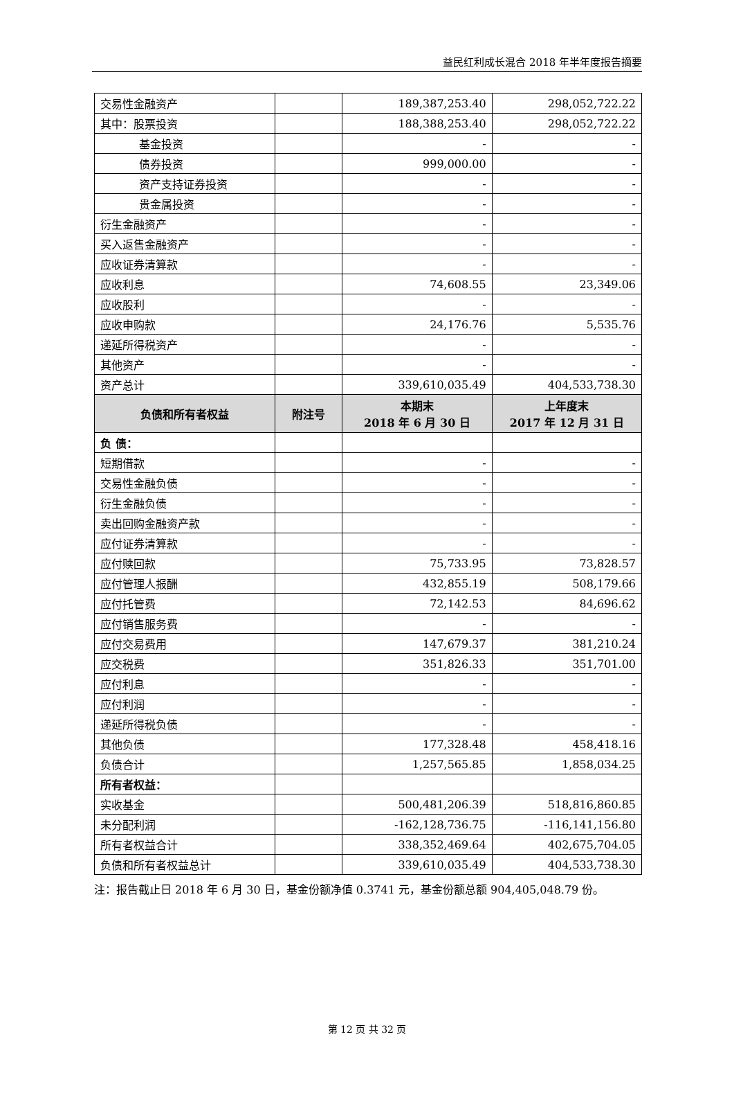益民红利成长混合 2018 年半年度报告摘要
| 交易性金融资产 | | 189,387,253.40 | 298,052,722.22 |
| 其中：股票投资 | | 188,388,253.40 | 298,052,722.22 |
| 基金投资 | | - | - |
| 债券投资 | | 999,000.00 | - |
| 资产支持证券投资 | | - | - |
| 贵金属投资 | | - | - |
| 衍生金融资产 | | - | - |
| 买入返售金融资产 | | - | - |
| 应收证券清算款 | | - | - |
| 应收利息 | | 74,608.55 | 23,349.06 |
| 应收股利 | | - | - |
| 应收申购款 | | 24,176.76 | 5,535.76 |
| 递延所得税资产 | | - | - |
| 其他资产 | | - | - |
| 资产总计 | | 339,610,035.49 | 404,533,738.30 |
| 负债和所有者权益 | 附注号 | 本期末 2018 年 6 月 30 日 | 上年度末 2017 年 12 月 31 日 |
| 负 债： | | | |
| 短期借款 | | - | - |
| 交易性金融负债 | | - | - |
| 衍生金融负债 | | - | - |
| 卖出回购金融资产款 | | - | - |
| 应付证券清算款 | | - | - |
| 应付赎回款 | | 75,733.95 | 73,828.57 |
| 应付管理人报酬 | | 432,855.19 | 508,179.66 |
| 应付托管费 | | 72,142.53 | 84,696.62 |
| 应付销售服务费 | | - | - |
| 应付交易费用 | | 147,679.37 | 381,210.24 |
| 应交税费 | | 351,826.33 | 351,701.00 |
| 应付利息 | | - | - |
| 应付利润 | | - | - |
| 递延所得税负债 | | - | - |
| 其他负债 | | 177,328.48 | 458,418.16 |
| 负债合计 | | 1,257,565.85 | 1,858,034.25 |
| 所有者权益： | | | |
| 实收基金 | | 500,481,206.39 | 518,816,860.85 |
| 未分配利润 | | -162,128,736.75 | -116,141,156.80 |
| 所有者权益合计 | | 338,352,469.64 | 402,675,704.05 |
| 负债和所有者权益总计 | | 339,610,035.49 | 404,533,738.30 |
注：报告截止日 2018 年 6 月 30 日，基金份额净值 0.3741 元，基金份额总额 904,405,048.79 份。
第 12 页 共 32 页